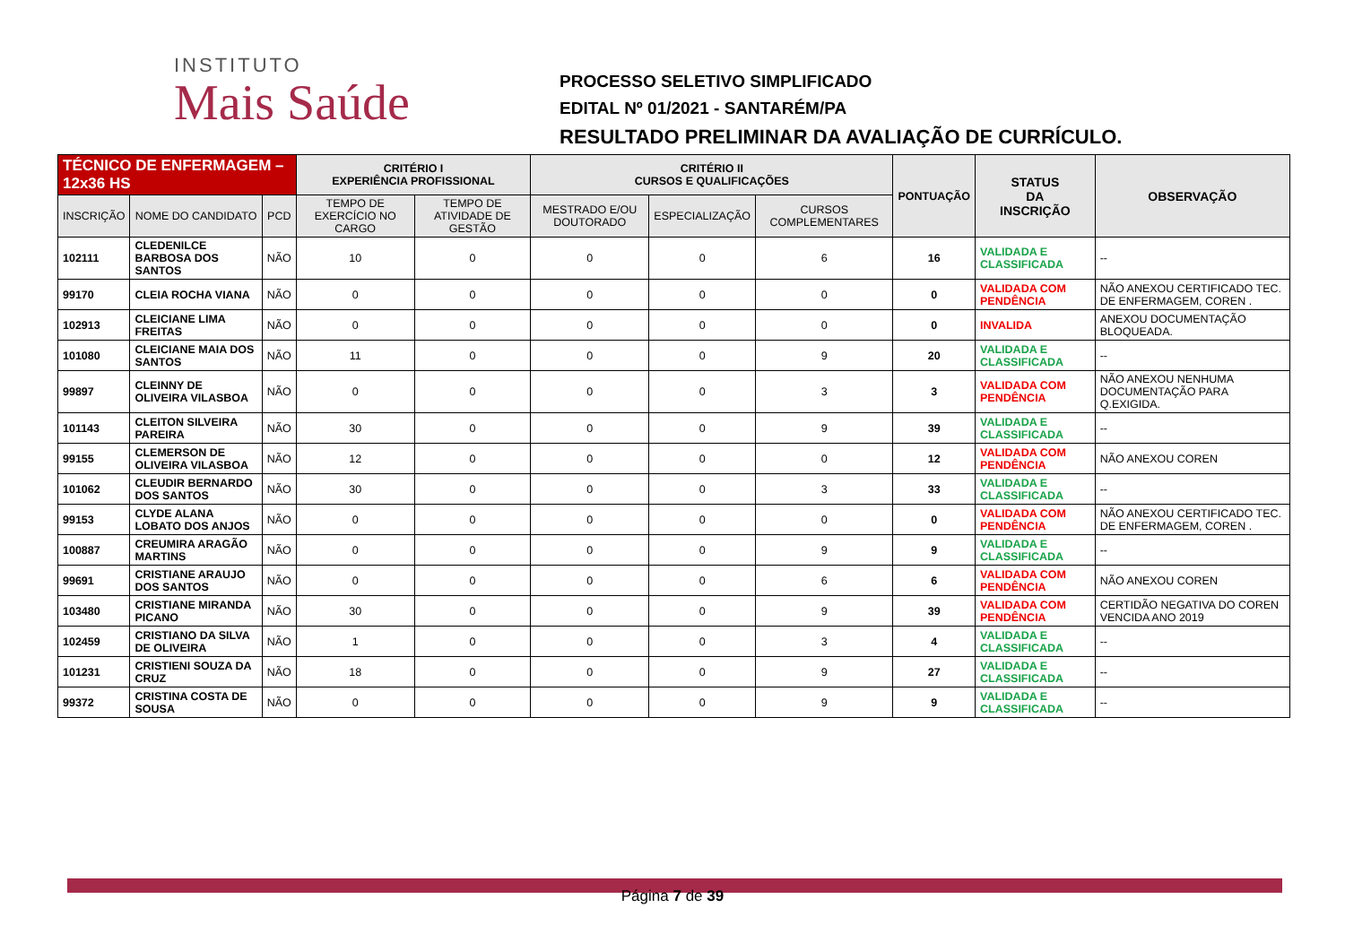INSTITUTO
Mais Saúde
PROCESSO SELETIVO SIMPLIFICADO
EDITAL Nº 01/2021 - SANTARÉM/PA
RESULTADO PRELIMINAR DA AVALIAÇÃO DE CURRÍCULO.
| TÉCNICO DE ENFERMAGEM – 12x36 HS | | | CRITÉRIO I EXPERIÊNCIA PROFISSIONAL | | CRITÉRIO II CURSOS E QUALIFICAÇÕES | | | PONTUAÇÃO | STATUS DA INSCRIÇÃO | OBSERVAÇÃO |
| --- | --- | --- | --- | --- | --- | --- | --- | --- | --- | --- |
| INSCRIÇÃO | NOME DO CANDIDATO | PCD | TEMPO DE EXERCÍCIO NO CARGO | TEMPO DE ATIVIDADE DE GESTÃO | MESTRADO E/OU DOUTORADO | ESPECIALIZAÇÃO | CURSOS COMPLEMENTARES | | | |
| 102111 | CLEDENILCE BARBOSA DOS SANTOS | NÃO | 10 | 0 | 0 | 0 | 6 | 16 | VALIDADA E CLASSIFICADA | -- |
| 99170 | CLEIA ROCHA VIANA | NÃO | 0 | 0 | 0 | 0 | 0 | 0 | VALIDADA COM PENDÊNCIA | NÃO ANEXOU CERTIFICADO TEC. DE ENFERMAGEM, COREN . |
| 102913 | CLEICIANE LIMA FREITAS | NÃO | 0 | 0 | 0 | 0 | 0 | 0 | INVALIDA | ANEXOU DOCUMENTAÇÃO BLOQUEADA. |
| 101080 | CLEICIANE MAIA DOS SANTOS | NÃO | 11 | 0 | 0 | 0 | 9 | 20 | VALIDADA E CLASSIFICADA | -- |
| 99897 | CLEINNY DE OLIVEIRA VILASBOA | NÃO | 0 | 0 | 0 | 0 | 3 | 3 | VALIDADA COM PENDÊNCIA | NÃO ANEXOU NENHUMA DOCUMENTAÇÃO PARA Q.EXIGIDA. |
| 101143 | CLEITON SILVEIRA PAREIRA | NÃO | 30 | 0 | 0 | 0 | 9 | 39 | VALIDADA E CLASSIFICADA | -- |
| 99155 | CLEMERSON DE OLIVEIRA VILASBOA | NÃO | 12 | 0 | 0 | 0 | 0 | 12 | VALIDADA COM PENDÊNCIA | NÃO ANEXOU COREN |
| 101062 | CLEUDIR BERNARDO DOS SANTOS | NÃO | 30 | 0 | 0 | 0 | 3 | 33 | VALIDADA E CLASSIFICADA | -- |
| 99153 | CLYDE ALANA LOBATO DOS ANJOS | NÃO | 0 | 0 | 0 | 0 | 0 | 0 | VALIDADA COM PENDÊNCIA | NÃO ANEXOU CERTIFICADO TEC. DE ENFERMAGEM, COREN . |
| 100887 | CREUMIRA ARAGÃO MARTINS | NÃO | 0 | 0 | 0 | 0 | 9 | 9 | VALIDADA E CLASSIFICADA | -- |
| 99691 | CRISTIANE ARAUJO DOS SANTOS | NÃO | 0 | 0 | 0 | 0 | 6 | 6 | VALIDADA COM PENDÊNCIA | NÃO ANEXOU COREN |
| 103480 | CRISTIANE MIRANDA PICANO | NÃO | 30 | 0 | 0 | 0 | 9 | 39 | VALIDADA COM PENDÊNCIA | CERTIDÃO NEGATIVA DO COREN VENCIDA ANO 2019 |
| 102459 | CRISTIANO DA SILVA DE OLIVEIRA | NÃO | 1 | 0 | 0 | 0 | 3 | 4 | VALIDADA E CLASSIFICADA | -- |
| 101231 | CRISTIENI SOUZA DA CRUZ | NÃO | 18 | 0 | 0 | 0 | 9 | 27 | VALIDADA E CLASSIFICADA | -- |
| 99372 | CRISTINA COSTA DE SOUSA | NÃO | 0 | 0 | 0 | 0 | 9 | 9 | VALIDADA E CLASSIFICADA | -- |
Página 7 de 39